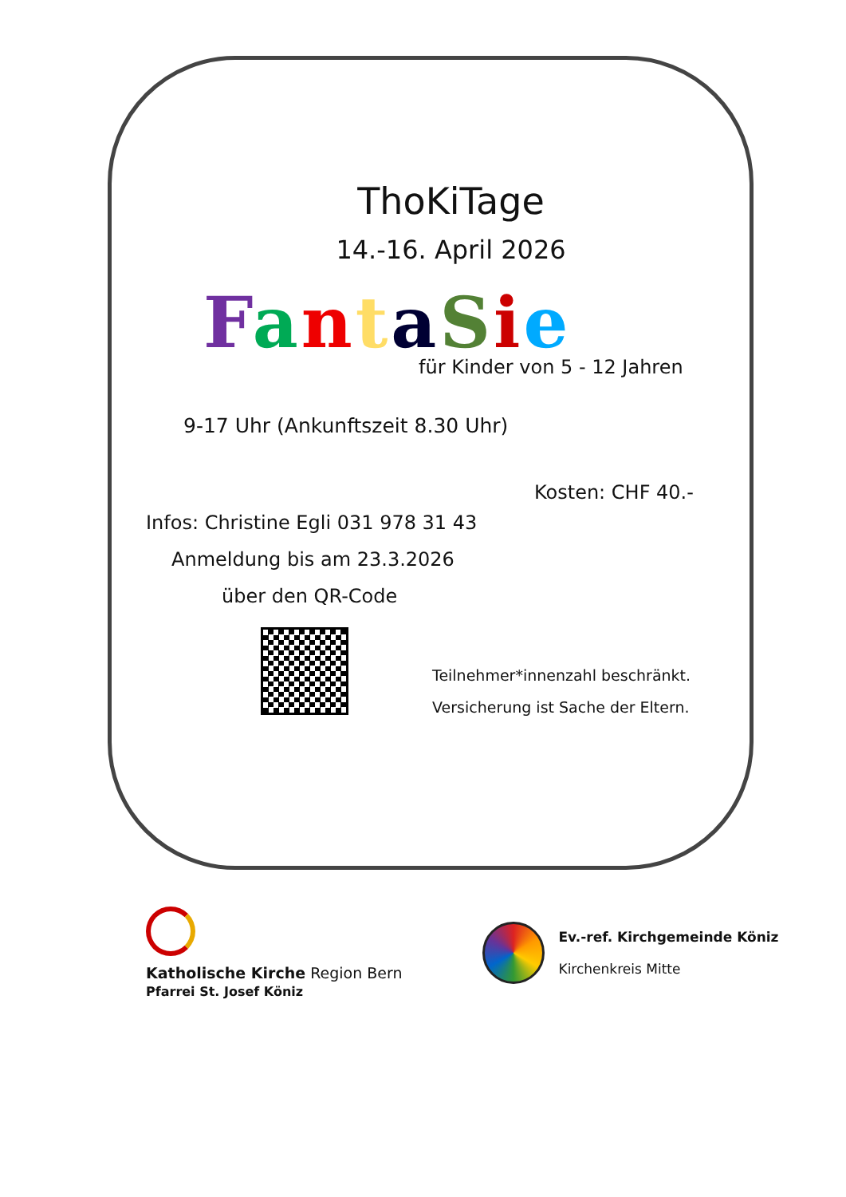ThoKiTage
14.-16. April 2026
FantaSie
für Kinder von 5 - 12 Jahren
9-17 Uhr (Ankunftszeit 8.30 Uhr)
Kosten: CHF 40.-
Infos: Christine Egli 031 978 31 43
Anmeldung bis am 23.3.2026
über den QR-Code
Teilnehmer*innenzahl beschränkt.
Versicherung ist Sache der Eltern.
Katholische Kirche Region Bern
Pfarrei St. Josef Köniz
Ev.-ref. Kirchgemeinde Köniz
Kirchenkreis Mitte